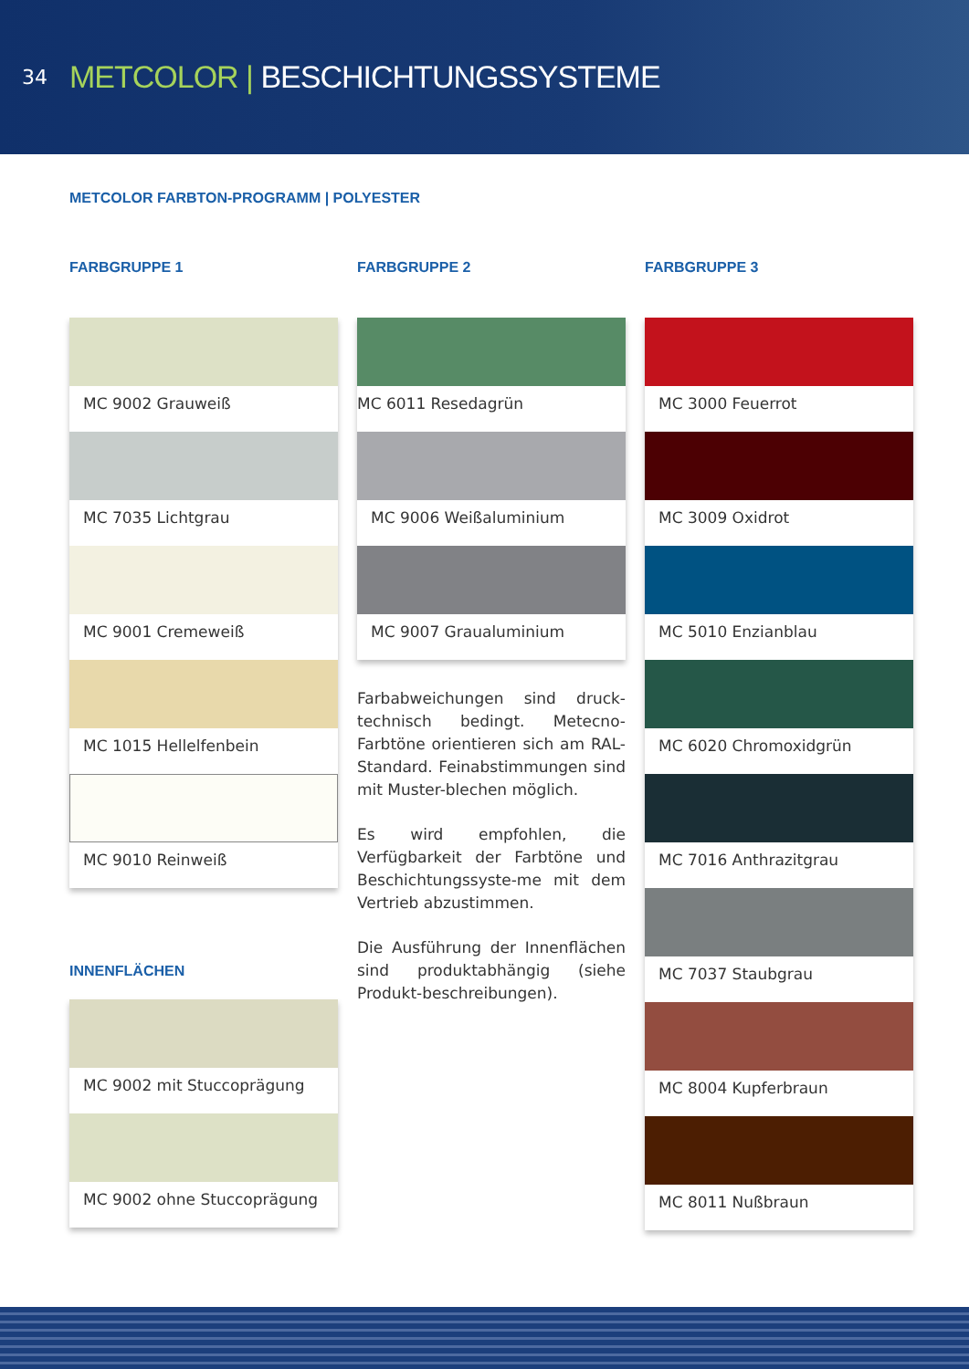34
METCOLOR | BESCHICHTUNGSSYSTEME
METCOLOR FARBTON-PROGRAMM | POLYESTER
FARBGRUPPE 1
MC 9002 Grauweiß
MC 7035 Lichtgrau
MC 9001 Cremeweiß
MC 1015 Hellelfenbein
MC 9010 Reinweiß
INNENFLÄCHEN
MC 9002 mit Stuccoprägung
MC 9002 ohne Stuccoprägung
FARBGRUPPE 2
MC 6011 Resedagrün
MC 9006 Weißaluminium
MC 9007 Graualuminium
Farbabweichungen sind druck-technisch bedingt. Metecno-Farbtöne orientieren sich am RAL-Standard. Feinabstimmungen sind mit Muster-blechen möglich.
Es wird empfohlen, die Verfügbarkeit der Farbtöne und Beschichtungssyste-me mit dem Vertrieb abzustimmen.
Die Ausführung der Innenflächen sind produktabhängig (siehe Produkt-beschreibungen).
FARBGRUPPE 3
MC 3000 Feuerrot
MC 3009 Oxidrot
MC 5010 Enzianblau
MC 6020 Chromoxidgrün
MC 7016 Anthrazitgrau
MC 7037 Staubgrau
MC 8004 Kupferbraun
MC 8011 Nußbraun